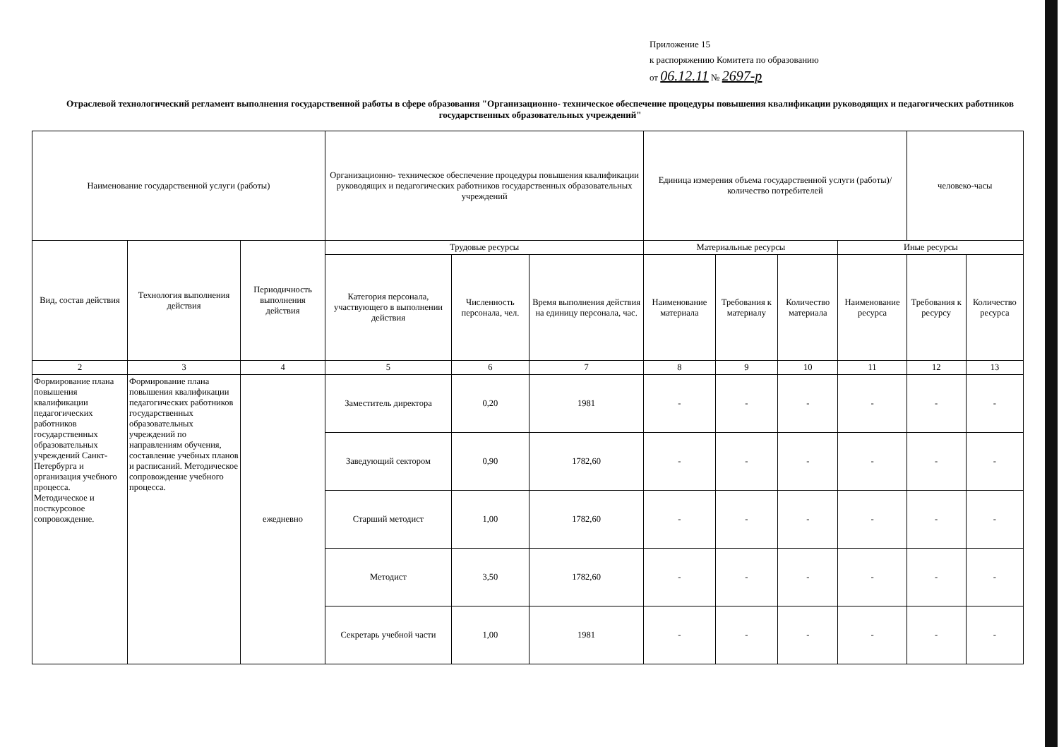Приложение 15
к распоряжению Комитета по образованию
от 06.12.11 № 2697-р
Отраслевой технологический регламент выполнения государственной работы в сфере образования "Организационно- техническое обеспечение процедуры повышения квалификации руководящих и педагогических работников государственных образовательных учреждений"
| Наименование государственной услуги (работы) | | | Организационно- техническое обеспечение процедуры повышения квалификации руководящих и педагогических работников государственных образовательных учреждений | | | Единица измерения объема государственной услуги (работы)/количество потребителей | | | | человеко-часы | |
| Вид, состав действия | Технология выполнения действия | Периодичность выполнения действия | Трудовые ресурсы | | | Материальные ресурсы | | | Иные ресурсы | | |
| | | | Категория персонала, участвующего в выполнении действия | Численность персонала, чел. | Время выполнения действия на единицу персонала, час. | Наименование материала | Требования к материалу | Количество материала | Наименование ресурса | Требования к ресурсу | Количество ресурса |
| 2 | 3 | 4 | 5 | 6 | 7 | 8 | 9 | 10 | 11 | 12 | 13 |
| Формирование плана повышения квалификации педагогических работников государственных образовательных учреждений Санкт-Петербурга и организация учебного процесса. Методическое и посткурсовое сопровождение. | Формирование плана повышения квалификации педагогических работников государственных образовательных учреждений по направлениям обучения, составление учебных планов и расписаний. Методическое сопровождение учебного процесса. | ежедневно | Заместитель директора | 0,20 | 1981 | - | - | - | - | - | - |
| | | | Заведующий сектором | 0,90 | 1782,60 | - | - | - | - | - | - |
| | | | Старший методист | 1,00 | 1782,60 | - | - | - | - | - | - |
| | | | Методист | 3,50 | 1782,60 | - | - | - | - | - | - |
| | | | Секретарь учебной части | 1,00 | 1981 | - | - | - | - | - | - |